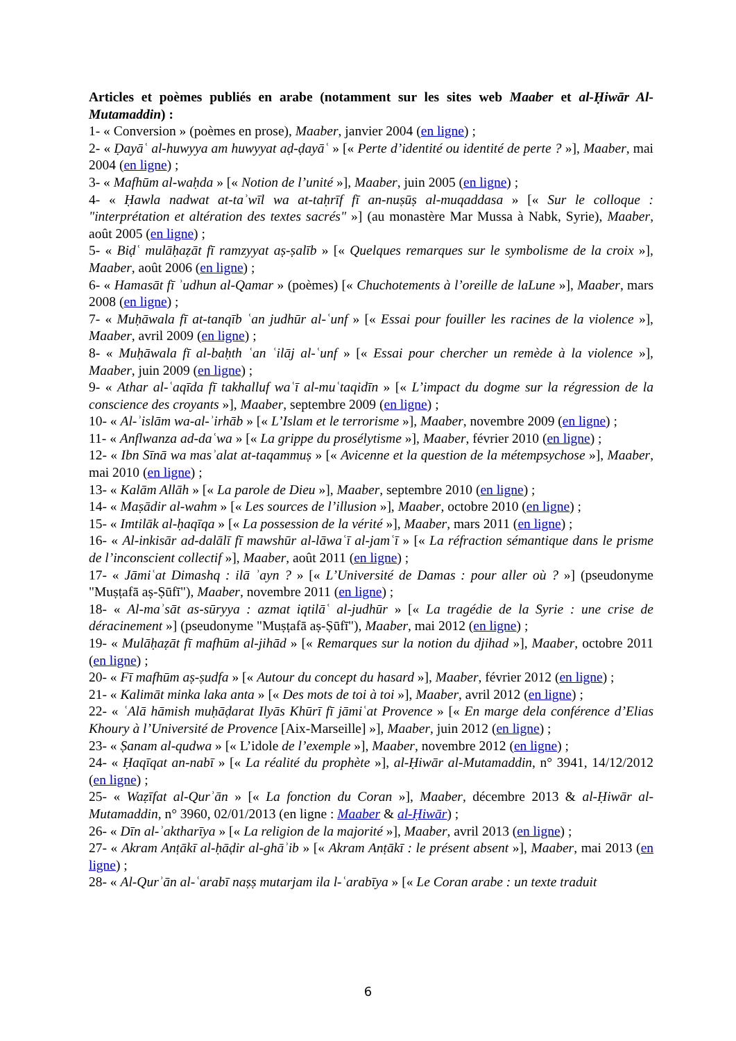Articles et poèmes publiés en arabe (notamment sur les sites web Maaber et al-Ḥiwār Al-Mutamaddin) :
1- « Conversion » (poèmes en prose), Maaber, janvier 2004 (en ligne) ;
2- « Ḍayāʿ al-huwyya am huwyyat aḍ-ḍayāʿ » [« Perte d’identité ou identité de perte ? »], Maaber, mai 2004 (en ligne) ;
3- « Mafhūm al-waḥda » [« Notion de l’unité »], Maaber, juin 2005 (en ligne) ;
4- « Ḥawla nadwat at-taʾwīl wa at-taḥrīf fī an-nuṣūṣ al-muqaddasa » [« Sur le colloque : "interprétation et altération des textes sacrés" »] (au monastère Mar Mussa à Nabk, Syrie), Maaber, août 2005 (en ligne) ;
5- « Biḍʿ mulāḥaẓāt fī ramzyyat aṣ-ṣalīb » [« Quelques remarques sur le symbolisme de la croix »], Maaber, août 2006 (en ligne) ;
6- « Hamasāt fī ʾudhun al-Qamar » (poèmes) [« Chuchotements à l’oreille de laLune »], Maaber, mars 2008 (en ligne) ;
7- « Muḥāwala fī at-tanqīb ʿan judhūr al-ʿunf » [« Essai pour fouiller les racines de la violence »], Maaber, avril 2009 (en ligne) ;
8- « Muḥāwala fī al-baḥth ʿan ʿilāj al-ʿunf » [« Essai pour chercher un remède à la violence »], Maaber, juin 2009 (en ligne) ;
9- « Athar al-ʿaqīda fī takhalluf waʿī al-muʿtaqidīn » [« L’impact du dogme sur la régression de la conscience des croyants »], Maaber, septembre 2009 (en ligne) ;
10- « Al-ʾislām wa-al-ʾirhāb » [« L’Islam et le terrorisme »], Maaber, novembre 2009 (en ligne) ;
11- « Anflwanza ad-daʿwa » [« La grippe du prosélytisme »], Maaber, février 2010 (en ligne) ;
12- « Ibn Sīnā wa masʾalat at-taqammuṣ » [« Avicenne et la question de la métempsychose »], Maaber, mai 2010 (en ligne) ;
13- « Kalām Allāh » [« La parole de Dieu »], Maaber, septembre 2010 (en ligne) ;
14- « Maṣādir al-wahm » [« Les sources de l’illusion »], Maaber, octobre 2010 (en ligne) ;
15- « Imtilāk al-ḥaqīqa » [« La possession de la vérité »], Maaber, mars 2011 (en ligne) ;
16- « Al-inkisār ad-dalālī fī mawshūr al-lāwaʿī al-jamʿī » [« La réfraction sémantique dans le prisme de l’inconscient collectif »], Maaber, août 2011 (en ligne) ;
17- « Jāmiʿat Dimashq : ilā ʾayn ? » [« L’Université de Damas : pour aller où ? »] (pseudonyme "Muṣṭafā aṣ-Ṣūfī"), Maaber, novembre 2011 (en ligne) ;
18- « Al-maʾsāt as-sūryya : azmat iqtilāʿ al-judhūr » [« La tragédie de la Syrie : une crise de déracinement »] (pseudonyme "Muṣṭafā aṣ-Ṣūfī"), Maaber, mai 2012 (en ligne) ;
19- « Mulāḥaẓāt fī mafhūm al-jihād » [« Remarques sur la notion du djihad »], Maaber, octobre 2011 (en ligne) ;
20- « Fī mafhūm aṣ-ṣudfa » [« Autour du concept du hasard »], Maaber, février 2012 (en ligne) ;
21- « Kalimāt minka laka anta » [« Des mots de toi à toi »], Maaber, avril 2012 (en ligne) ;
22- « ʿAlā hāmish muḥāḍarat Ilyās Khūrī fī jāmiʿat Provence » [« En marge dela conférence d’Elias Khoury à l’Université de Provence [Aix-Marseille] »], Maaber, juin 2012 (en ligne) ;
23- « Ṣanam al-qudwa » [« L’idole de l’exemple »], Maaber, novembre 2012 (en ligne) ;
24- « Ḥaqīqat an-nabī » [« La réalité du prophète »], al-Ḥiwār al-Mutamaddin, n° 3941, 14/12/2012 (en ligne) ;
25- « Waẓīfat al-Qurʾān » [« La fonction du Coran »], Maaber, décembre 2013 & al-Ḥiwār al-Mutamaddin, n° 3960, 02/01/2013 (en ligne : Maaber & al-Ḥiwār) ;
26- « Dīn al-ʾaktharīya » [« La religion de la majorité »], Maaber, avril 2013 (en ligne) ;
27- « Akram Anṭākī al-ḥāḍir al-ghāʾib » [« Akram Anṭākī : le présent absent »], Maaber, mai 2013 (en ligne) ;
28- « Al-Qurʾān al-ʿarabī naṣṣ mutarjam ila l-ʿarabīya » [« Le Coran arabe : un texte traduit
6